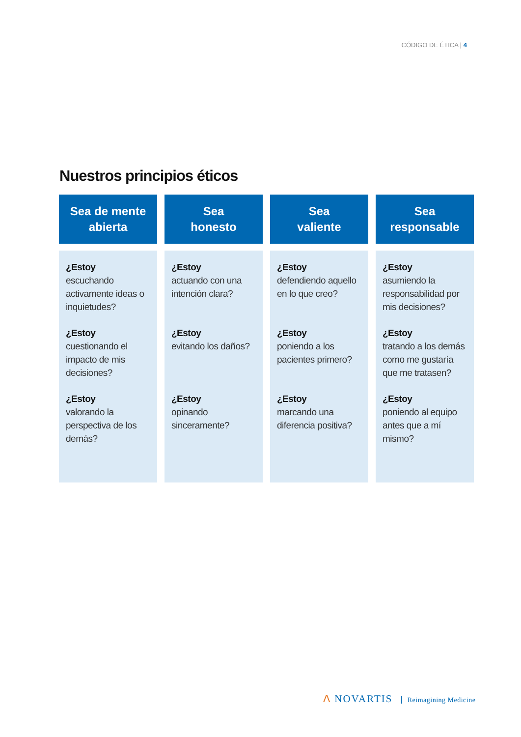CÓDIGO DE ÉTICA | 4
Nuestros principios éticos
| Sea de mente abierta | Sea honesto | Sea valiente | Sea responsable |
| --- | --- | --- | --- |
| ¿Estoy escuchando activamente ideas o inquietudes? ¿Estoy cuestionando el impacto de mis decisiones? ¿Estoy valorando la perspectiva de los demás? | ¿Estoy actuando con una intención clara? ¿Estoy evitando los daños? ¿Estoy opinando sinceramente? | ¿Estoy defendiendo aquello en lo que creo? ¿Estoy poniendo a los pacientes primero? ¿Estoy marcando una diferencia positiva? | ¿Estoy asumiendo la responsabilidad por mis decisiones? ¿Estoy tratando a los demás como me gustaría que me tratasen? ¿Estoy poniendo al equipo antes que a mí mismo? |
ⴷ NOVARTIS Reimagining Medicine